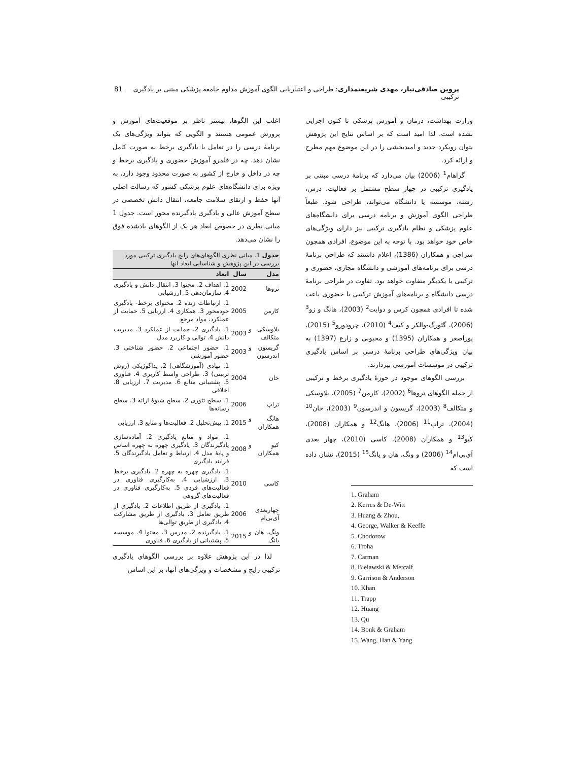پروین صادقی‌تبار، مهدی شریعتمداری: طراحی و اعتباریابی الگوی آموزش مداوم جامعه پزشکی مبتنی بر یادگیری ترکیبی 81
وزارت بهداشت، درمان و آموزش پزشکی تا کنون اجرایی نشده است. لذا امید است که بر اساس نتایج این پژوهش بتوان رویکرد جدید و امیدبخشی را در این موضوع مهم مطرح و ارائه کرد.
گراهام<sup>1</sup> (2006) بیان می‌دارد که برنامهٔ درسی مبتنی بر یادگیری ترکیبی در چهار سطح مشتمل بر فعالیت، درس، رشته، موسسه یا دانشگاه می‌تواند، طراحی شود. طبعاً طراحی الگوی آموزش و برنامه درسی برای دانشگاه‌های علوم پزشکی و نظام یادگیری ترکیبی نیز دارای ویژگی‌های خاص خود خواهد بود. با توجه به این موضوع، افرادی همچون سراجی و همکاران (1386)، اعلام داشتند که طراحی برنامهٔ درسی برای برنامه‌های آموزشی و دانشگاه مجازی، حضوری و ترکیبی با یکدیگر متفاوت خواهد بود. تفاوت در طراحی برنامهٔ درسی دانشگاه و برنامه‌های آموزش ترکیبی با حضوری باعث شده تا افرادی همچون کرس و دوایت<sup>2</sup> (2003)، هانگ و زو<sup>3</sup> (2006)، گئورگ-والکر و کیف<sup>4</sup> (2010)، چرودورو<sup>5</sup> (2015)، پوراصغر و همکاران (1395) و محبوبی و زارع (1397) به بیان ویژگی‌های طراحی برنامهٔ درسی بر اساس یادگیری ترکیبی در موسسات آموزشی بپردازند.
بررسی الگوهای موجود در حوزهٔ یادگیری برخط و ترکیبی از جمله الگوهای تروها<sup>6</sup> (2002)، کارمن<sup>7</sup> (2005)، بلاوسکی و متکالف<sup>8</sup> (2003)، گریسون و اندرسون<sup>9</sup> (2003)، خان<sup>10</sup> (2004)، تراپ<sup>11</sup> (2006)، هانگ<sup>12</sup> و همکاران (2008)، کیو<sup>13</sup> و همکاران (2008)، کاسی (2010)، چهار بعدی آی‌بی‌ام<sup>14</sup> (2006) و ونگ، هان و یانگ<sup>15</sup> (2015)، نشان داده است که
1. Graham
2. Kerres & De-Witt
3. Huang & Zhou,
4. George, Walker & Keeffe
5. Chodorow
6. Troha
7. Carman
8. Bielawski & Metcalf
9. Garrison & Anderson
10. Khan
11. Trapp
12. Huang
13. Qu
14. Bonk & Graham
15. Wang, Han & Yang
اغلب این الگوها، بیشتر ناظر بر موقعیت‌های آموزش و پرورش عمومی هستند و الگویی که بتواند ویژگی‌های یک برنامهٔ درسی را در تعامل با یادگیری برخط به صورت کامل نشان دهد، چه در قلمرو آموزش حضوری و یادگیری برخط و چه در داخل و خارج از کشور به صورت محدود وجود دارد، به ویژه برای دانشگاه‌های علوم پزشکی کشور که رسالت اصلی آنها حفظ و ارتقای سلامت جامعه، انتقال دانش تخصصی در سطح آموزش عالی و یادگیری یادگیرنده محور است. جدول 1 مبانی نظری در خصوص ابعاد هر یک از الگوهای یادشده فوق را نشان می‌دهد.
جدول 1. مبانی نظری الگوهای‌های رایج یادگیری ترکیبی مورد بررسی در این پژوهش و شناسایی ابعاد آنها
| مدل | سال | ابعاد |
| --- | --- | --- |
| تروها | 2002 | 1. اهداف 2. محتوا 3. انتقال دانش و یادگیری 4. سازمان‌دهی 5. ارزشیابی |
| کارمن | 2005 | 1. ارتباطات زنده 2. محتوای برخط- یادگیری خودمحور 3. همکاری 4. ارزیابی 5. حمایت از عملکرد، مواد مرجع |
| بلاوسکی و متکالف | 2003 | 1. یادگیری 2. حمایت از عملکرد 3. مدیریت دانش 4. توالی و کاربرد مدل |
| گریسون و اندرسون | 2003 | 1. حضور اجتماعی 2. حضور شناختی 3. حضور آموزشی |
| خان | 2004 | 1. نهادی (آموزشگاهی) 2. پداگوژیکی (روش تربیتی) 3. طراحی واسط کاربری 4. فناوری 5. پشتیبانی منابع 6. مدیریت 7. ارزیابی 8. اخلاقی |
| تراپ | 2006 | 1. سطح تئوری 2. سطح شیوهٔ ارائه 3. سطح رسانه‌ها |
| هانگ و همکاران | 2015 | 1. پیش‌تحلیل 2. فعالیت‌ها و منابع 3. ارزیابی |
| کیو و همکاران | 2008 | 1. مواد و منابع یادگیری 2. آماده‌سازی یادگیرندگان 3. یادگیری چهره به چهره اساس و پایهٔ مدل 4. ارتباط و تعامل یادگیرندگان 5. فرایند یادگیری |
| کاسی | 2010 | 1. یادگیری چهره به چهره 2. یادگیری برخط 3. ارزشیابی 4. به‌کارگیری فناوری در فعالیت‌های فردی 5. به‌کارگیری فناوری در فعالیت‌های گروهی |
| چهاربعدی آی‌بی‌ام | 2006 | 1. یادگیری از طریق اطلاعات 2. یادگیری از طریق تعامل 3. یادگیری از طریق مشارکت 4. یادگیری از طریق توالی‌ها |
| ونگ، هان و یانگ | 2015 | 1. یادگیرنده 2. مدرس 3. محتوا 4. موسسه 5. پشتیبانی از یادگیری 6. فناوری |
لذا در این پژوهش علاوه بر بررسی الگوهای یادگیری ترکیبی رایج و مشخصات و ویژگی‌های آنها، بر این اساس